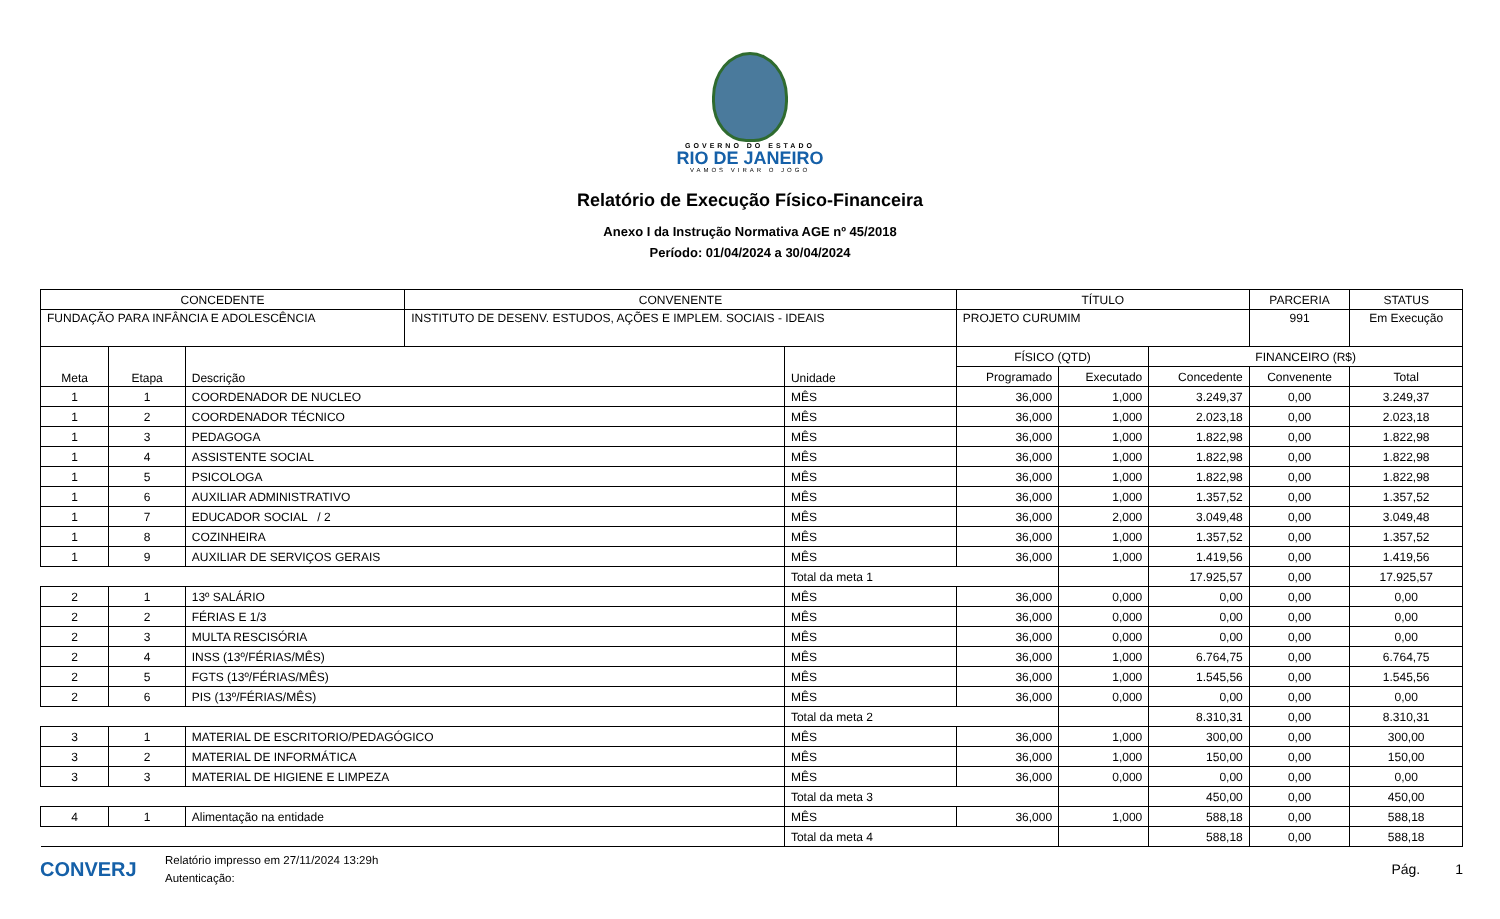GOVERNO DO ESTADO
RIO DE JANEIRO
VAMOS VIRAR O JOGO
Relatório de Execução Físico-Financeira
Anexo I da Instrução Normativa AGE nº 45/2018
Período: 01/04/2024 a 30/04/2024
| CONCEDENTE | | | CONVENENTE | | TÍTULO | | | | PARCERIA | STATUS |
| --- | --- | --- | --- | --- | --- | --- | --- | --- | --- | --- |
| FUNDAÇÃO PARA INFÂNCIA E ADOLESCÊNCIA | | | INSTITUTO DE DESENV. ESTUDOS, AÇÕES E IMPLEM. SOCIAIS - IDEAIS | | PROJETO CURUMIM | | | | 991 | Em Execução |
| Meta | Etapa | Descrição | | Unidade | FÍSICO (QTD) | | FINANCEIRO (R$) | | | |
| | | | | | Programado | Executado | Concedente | Convenente | | Total |
| 1 | 1 | COORDENADOR DE NUCLEO | | MÊS | 36,000 | 1,000 | 3.249,37 | 0,00 | | 3.249,37 |
| 1 | 2 | COORDENADOR TÉCNICO | | MÊS | 36,000 | 1,000 | 2.023,18 | 0,00 | | 2.023,18 |
| 1 | 3 | PEDAGOGA | | MÊS | 36,000 | 1,000 | 1.822,98 | 0,00 | | 1.822,98 |
| 1 | 4 | ASSISTENTE SOCIAL | | MÊS | 36,000 | 1,000 | 1.822,98 | 0,00 | | 1.822,98 |
| 1 | 5 | PSICOLOGA | | MÊS | 36,000 | 1,000 | 1.822,98 | 0,00 | | 1.822,98 |
| 1 | 6 | AUXILIAR ADMINISTRATIVO | | MÊS | 36,000 | 1,000 | 1.357,52 | 0,00 | | 1.357,52 |
| 1 | 7 | EDUCADOR SOCIAL / 2 | | MÊS | 36,000 | 2,000 | 3.049,48 | 0,00 | | 3.049,48 |
| 1 | 8 | COZINHEIRA | | MÊS | 36,000 | 1,000 | 1.357,52 | 0,00 | | 1.357,52 |
| 1 | 9 | AUXILIAR DE SERVIÇOS GERAIS | | MÊS | 36,000 | 1,000 | 1.419,56 | 0,00 | | 1.419,56 |
| | | | | Total da meta 1 | | | 17.925,57 | 0,00 | | 17.925,57 |
| 2 | 1 | 13º SALÁRIO | | MÊS | 36,000 | 0,000 | 0,00 | 0,00 | | 0,00 |
| 2 | 2 | FÉRIAS E 1/3 | | MÊS | 36,000 | 0,000 | 0,00 | 0,00 | | 0,00 |
| 2 | 3 | MULTA RESCISÓRIA | | MÊS | 36,000 | 0,000 | 0,00 | 0,00 | | 0,00 |
| 2 | 4 | INSS (13º/FÉRIAS/MÊS) | | MÊS | 36,000 | 1,000 | 6.764,75 | 0,00 | | 6.764,75 |
| 2 | 5 | FGTS (13º/FÉRIAS/MÊS) | | MÊS | 36,000 | 1,000 | 1.545,56 | 0,00 | | 1.545,56 |
| 2 | 6 | PIS (13º/FÉRIAS/MÊS) | | MÊS | 36,000 | 0,000 | 0,00 | 0,00 | | 0,00 |
| | | | | Total da meta 2 | | | 8.310,31 | 0,00 | | 8.310,31 |
| 3 | 1 | MATERIAL DE ESCRITORIO/PEDAGÓGICO | | MÊS | 36,000 | 1,000 | 300,00 | 0,00 | | 300,00 |
| 3 | 2 | MATERIAL DE INFORMÁTICA | | MÊS | 36,000 | 1,000 | 150,00 | 0,00 | | 150,00 |
| 3 | 3 | MATERIAL DE HIGIENE E LIMPEZA | | MÊS | 36,000 | 0,000 | 0,00 | 0,00 | | 0,00 |
| | | | | Total da meta 3 | | | 450,00 | 0,00 | | 450,00 |
| 4 | 1 | Alimentação na entidade | | MÊS | 36,000 | 1,000 | 588,18 | 0,00 | | 588,18 |
| | | | | Total da meta 4 | | | 588,18 | 0,00 | | 588,18 |
CONVERJ
Relatório impresso em 27/11/2024 13:29h
Autenticação:
Pág. 1